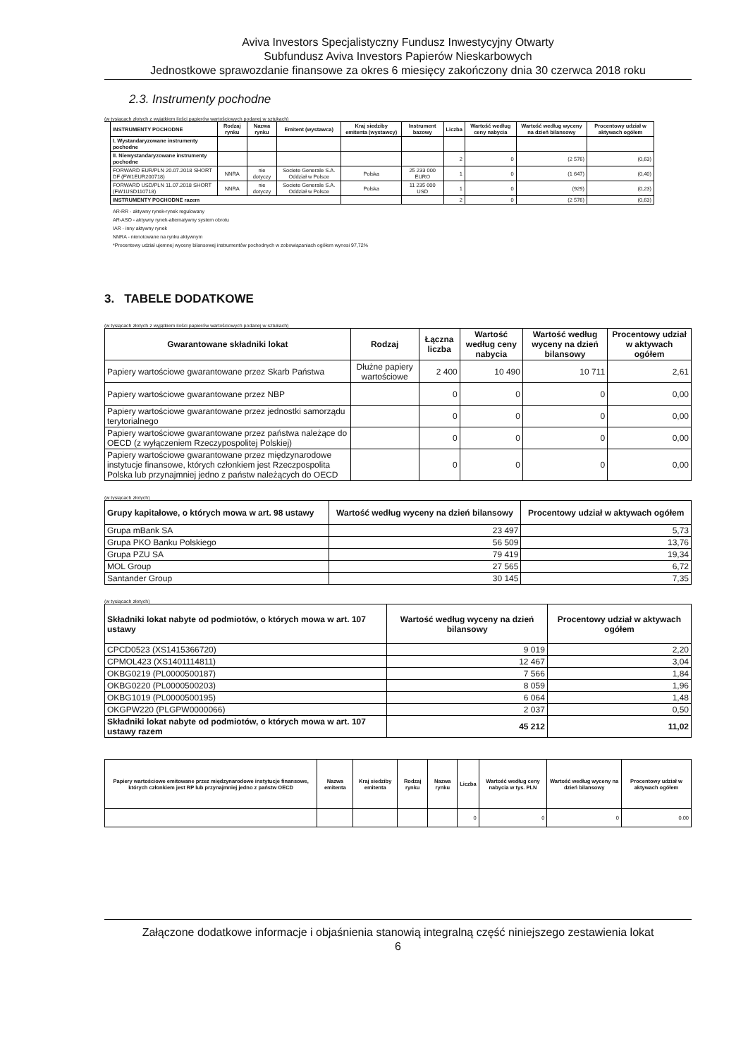Aviva Investors Specjalistyczny Fundusz Inwestycyjny Otwarty
Subfundusz Aviva Investors Papierów Nieskarbowych
Jednostkowe sprawozdanie finansowe za okres 6 miesięcy zakończony dnia 30 czerwca 2018 roku
2.3. Instrumenty pochodne
(w tysiącach złotych z wyjątkiem ilości papierów wartościowych podanej w sztukach)
| INSTRUMENTY POCHODNE | Rodzaj rynku | Nazwa rynku | Emitent (wystawca) | Kraj siedziby emitenta (wystawcy) | Instrument bazowy | Liczba | Wartość według ceny nabycia | Wartość według wyceny na dzień bilansowy | Procentowy udział w aktywach ogółem |
| --- | --- | --- | --- | --- | --- | --- | --- | --- | --- |
| I. Wystandaryzowane instrumenty pochodne | | | | | | | | | |
| II. Niewystandaryzowane instrumenty pochodne | | | | | | 2 | 0 | (2 576) | (0,63) |
| FORWARD EUR/PLN 20.07.2018 SHORT DF (FW1EUR200718) | NNRA | nie dotyczy | Societe Generale S.A. Oddział w Polsce | Polska | 25 233 000 EURO | 1 | 0 | (1 647) | (0,40) |
| FORWARD USD/PLN 11.07.2018 SHORT (FW1USD110718) | NNRA | nie dotyczy | Societe Generale S.A. Oddział w Polsce | Polska | 11 235 000 USD | 1 | 0 | (929) | (0,23) |
| INSTRUMENTY POCHODNE razem | | | | | | 2 | 0 | (2 576) | (0,63) |
AR-RR - aktywny rynek-rynek regulowany
AR-ASO - aktywny rynek-alternatywny system obrotu
IAR - inny aktywny rynek
NNRA - nienotowane na rynku aktywnym
*Procentowy udział ujemnej wyceny bilansowej instrumentów pochodnych w zobowiązaniach ogółem wynosi 97,72%
3. TABELE DODATKOWE
(w tysiącach złotych z wyjątkiem ilości papierów wartościowych podanej w sztukach)
| Gwarantowane składniki lokat | Rodzaj | Łączna liczba | Wartość według ceny nabycia | Wartość według wyceny na dzień bilansowy | Procentowy udział w aktywach ogółem |
| --- | --- | --- | --- | --- | --- |
| Papiery wartościowe gwarantowane przez Skarb Państwa | Dłużne papiery wartościowe | 2 400 | 10 490 | 10 711 | 2,61 |
| Papiery wartościowe gwarantowane przez NBP | | 0 | 0 | 0 | 0,00 |
| Papiery wartościowe gwarantowane przez jednostki samorządu terytorialnego | | 0 | 0 | 0 | 0,00 |
| Papiery wartościowe gwarantowane przez państwa należące do OECD (z wyłączeniem Rzeczypospolitej Polskiej) | | 0 | 0 | 0 | 0,00 |
| Papiery wartościowe gwarantowane przez międzynarodowe instytucje finansowe, których członkiem jest Rzeczpospolita Polska lub przynajmniej jedno z państw należących do OECD | | 0 | 0 | 0 | 0,00 |
(w tysiącach złotych)
| Grupy kapitałowe, o których mowa w art. 98 ustawy | Wartość według wyceny na dzień bilansowy | Procentowy udział w aktywach ogółem |
| --- | --- | --- |
| Grupa mBank SA | 23 497 | 5,73 |
| Grupa PKO Banku Polskiego | 56 509 | 13,76 |
| Grupa PZU SA | 79 419 | 19,34 |
| MOL Group | 27 565 | 6,72 |
| Santander Group | 30 145 | 7,35 |
(w tysiącach złotych)
| Składniki lokat nabyte od podmiotów, o których mowa w art. 107 ustawy | Wartość według wyceny na dzień bilansowy | Procentowy udział w aktywach ogółem |
| --- | --- | --- |
| CPCD0523 (XS1415366720) | 9 019 | 2,20 |
| CPMOL423 (XS1401114811) | 12 467 | 3,04 |
| OKBG0219 (PL0000500187) | 7 566 | 1,84 |
| OKBG0220 (PL0000500203) | 8 059 | 1,96 |
| OKBG1019 (PL0000500195) | 6 064 | 1,48 |
| OKGPW220 (PLGPW0000066) | 2 037 | 0,50 |
| Składniki lokat nabyte od podmiotów, o których mowa w art. 107 ustawy razem | 45 212 | 11,02 |
| Papiery wartościowe emitowane przez międzynarodowe instytucje finansowe, których członkiem jest RP lub przynajmniej jedno z państw OECD | Nazwa emitenta | Kraj siedziby emitenta | Rodzaj rynku | Nazwa rynku | Liczba | Wartość według ceny nabycia w tys. PLN | Wartość według wyceny na dzień bilansowy | Procentowy udział w aktywach ogółem |
| --- | --- | --- | --- | --- | --- | --- | --- | --- |
| | | | | | 0 | 0 | 0 | 0.00 |
Załączone dodatkowe informacje i objaśnienia stanowią integralną część niniejszego zestawienia lokat
6